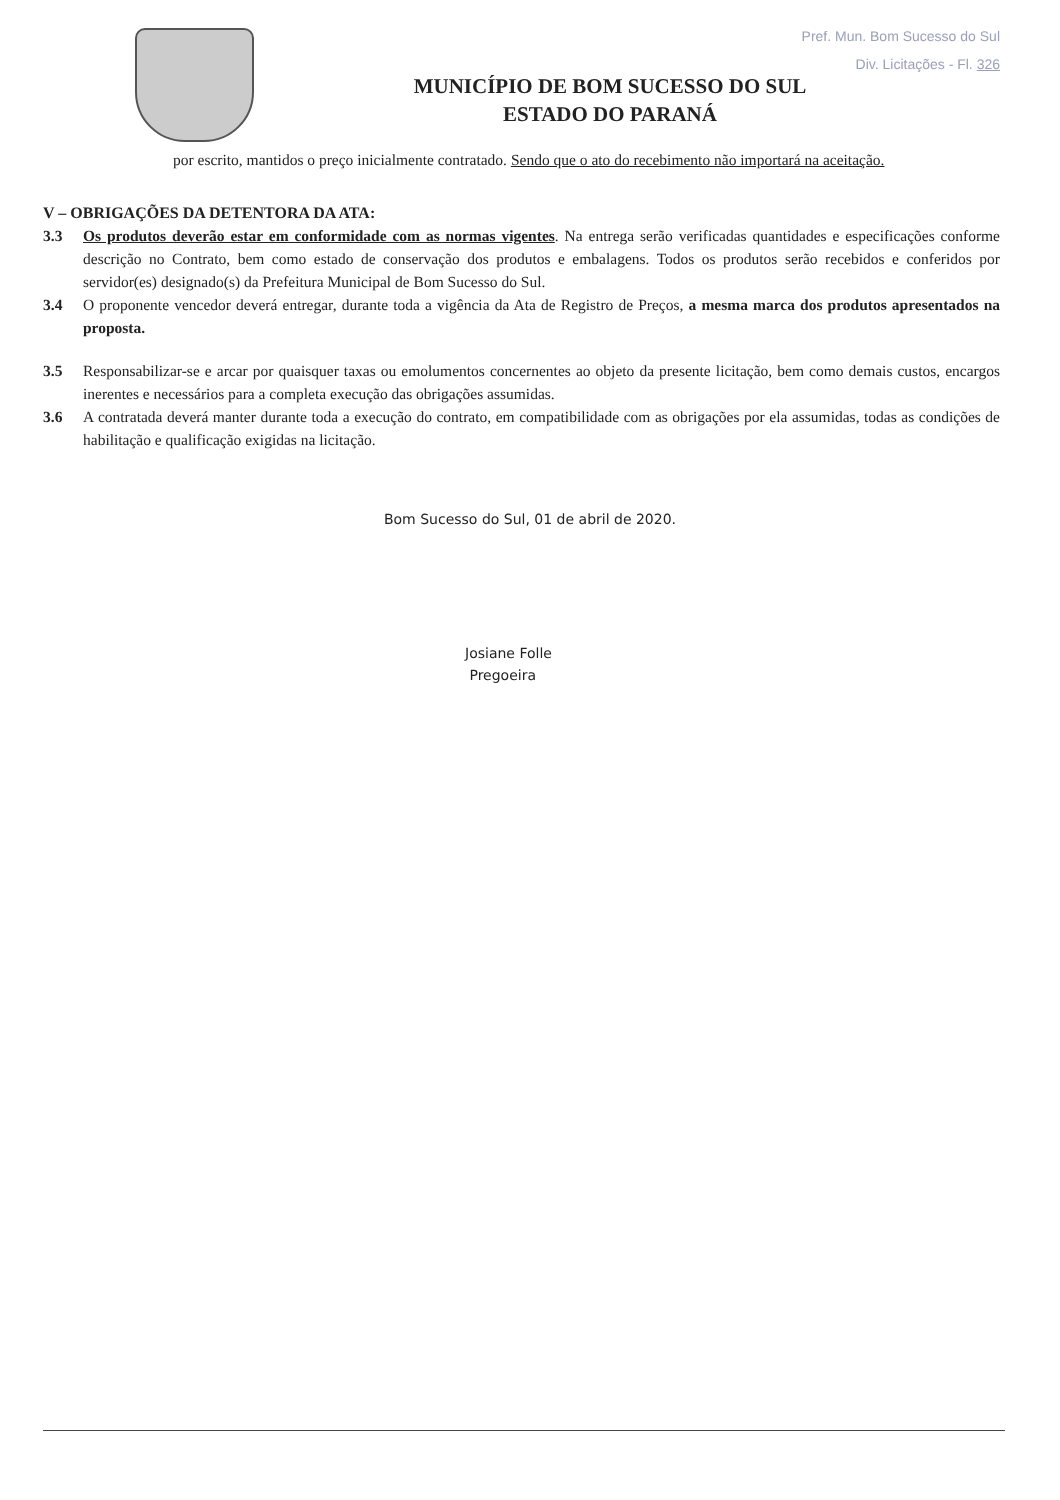Pref. Mun. Bom Sucesso do Sul
Div. Licitações - Fl. 326
MUNICÍPIO DE BOM SUCESSO DO SUL
ESTADO DO PARANÁ
por escrito, mantidos o preço inicialmente contratado. Sendo que o ato do recebimento não importará na aceitação.
V – OBRIGAÇÕES DA DETENTORA DA ATA:
3.3 Os produtos deverão estar em conformidade com as normas vigentes. Na entrega serão verificadas quantidades e especificações conforme descrição no Contrato, bem como estado de conservação dos produtos e embalagens. Todos os produtos serão recebidos e conferidos por servidor(es) designado(s) da Prefeitura Municipal de Bom Sucesso do Sul.
3.4 O proponente vencedor deverá entregar, durante toda a vigência da Ata de Registro de Preços, a mesma marca dos produtos apresentados na proposta.
3.5 Responsabilizar-se e arcar por quaisquer taxas ou emolumentos concernentes ao objeto da presente licitação, bem como demais custos, encargos inerentes e necessários para a completa execução das obrigações assumidas.
3.6 A contratada deverá manter durante toda a execução do contrato, em compatibilidade com as obrigações por ela assumidas, todas as condições de habilitação e qualificação exigidas na licitação.
Bom Sucesso do Sul, 01 de abril de 2020.
Josiane Folle
Pregoeira